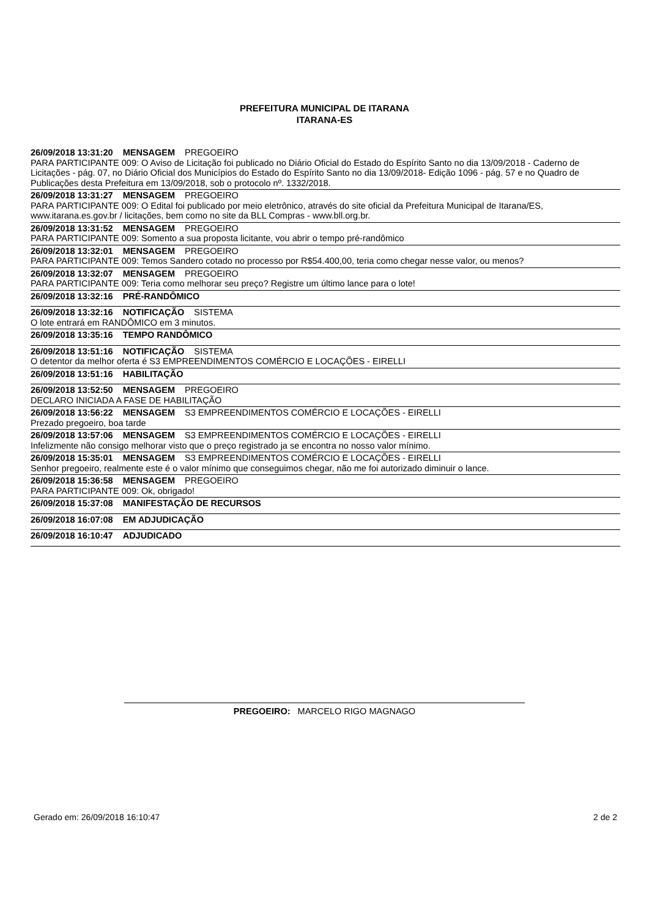PREFEITURA MUNICIPAL DE ITARANA
ITARANA-ES
26/09/2018 13:31:20 MENSAGEM PREGOEIRO
PARA PARTICIPANTE 009: O Aviso de Licitação foi publicado no Diário Oficial do Estado do Espírito Santo no dia 13/09/2018 - Caderno de Licitações - pág. 07, no Diário Oficial dos Municípios do Estado do Espírito Santo no dia 13/09/2018- Edição 1096 - pág. 57 e no Quadro de Publicações desta Prefeitura em 13/09/2018, sob o protocolo nº. 1332/2018.
26/09/2018 13:31:27 MENSAGEM PREGOEIRO
PARA PARTICIPANTE 009: O Edital foi publicado por meio eletrônico, através do site oficial da Prefeitura Municipal de Itarana/ES, www.itarana.es.gov.br / licitações, bem como no site da BLL Compras - www.bll.org.br.
26/09/2018 13:31:52 MENSAGEM PREGOEIRO
PARA PARTICIPANTE 009: Somento a sua proposta licitante, vou abrir o tempo pré-randômico
26/09/2018 13:32:01 MENSAGEM PREGOEIRO
PARA PARTICIPANTE 009: Temos Sandero cotado no processo por R$54.400,00, teria como chegar nesse valor, ou menos?
26/09/2018 13:32:07 MENSAGEM PREGOEIRO
PARA PARTICIPANTE 009: Teria como melhorar seu preço? Registre um último lance para o lote!
26/09/2018 13:32:16 PRÉ-RANDÔMICO
26/09/2018 13:32:16 NOTIFICAÇÃO SISTEMA
O lote entrará em RANDÔMICO em 3 minutos.
26/09/2018 13:35:16 TEMPO RANDÔMICO
26/09/2018 13:51:16 NOTIFICAÇÃO SISTEMA
O detentor da melhor oferta é S3 EMPREENDIMENTOS COMÉRCIO E LOCAÇÕES - EIRELLI
26/09/2018 13:51:16 HABILITAÇÃO
26/09/2018 13:52:50 MENSAGEM PREGOEIRO
DECLARO INICIADA A FASE DE HABILITAÇÃO
26/09/2018 13:56:22 MENSAGEM S3 EMPREENDIMENTOS COMÉRCIO E LOCAÇÕES - EIRELLI
Prezado pregoeiro, boa tarde
26/09/2018 13:57:06 MENSAGEM S3 EMPREENDIMENTOS COMÉRCIO E LOCAÇÕES - EIRELLI
Infelizmente não consigo melhorar visto que o preço registrado ja se encontra no nosso valor mínimo.
26/09/2018 15:35:01 MENSAGEM S3 EMPREENDIMENTOS COMÉRCIO E LOCAÇÕES - EIRELLI
Senhor pregoeiro, realmente este é o valor mínimo que conseguimos chegar, não me foi autorizado diminuir o lance.
26/09/2018 15:36:58 MENSAGEM PREGOEIRO
PARA PARTICIPANTE 009: Ok, obrigado!
26/09/2018 15:37:08 MANIFESTAÇÃO DE RECURSOS
26/09/2018 16:07:08 EM ADJUDICAÇÃO
26/09/2018 16:10:47 ADJUDICADO
PREGOEIRO: MARCELO RIGO MAGNAGO
Gerado em: 26/09/2018 16:10:47 2 de 2